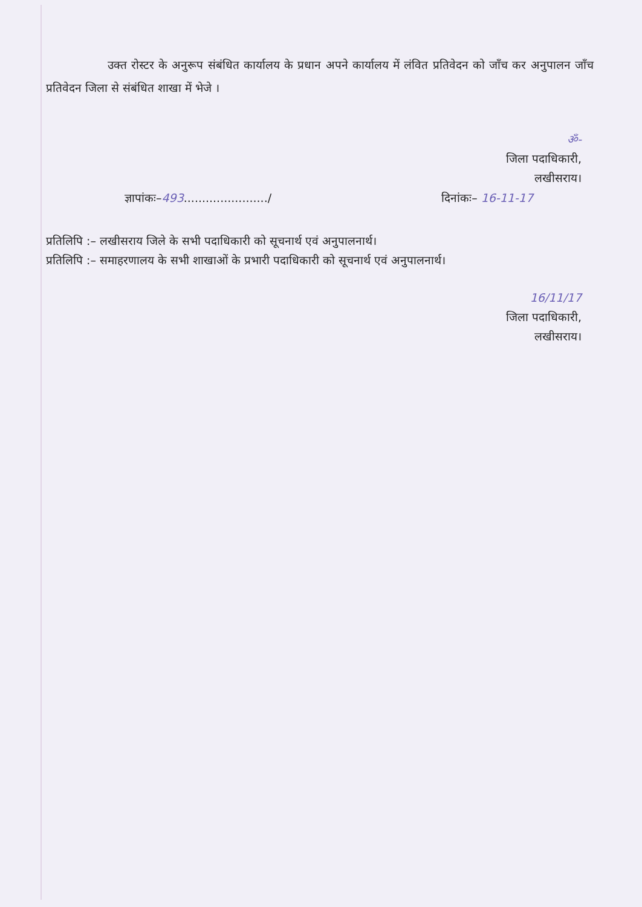उक्त रोस्टर के अनुरूप संबंधित कार्यालय के प्रधान अपने कार्यालय में लंवित प्रतिवेदन को जाँच कर अनुपालन जाँच प्रतिवेदन जिला से संबंधित शाखा में भेजे ।
ॐ-
जिला पदाधिकारी,
लखीसराय।
ज्ञापांकः–493......................./ दिनांकः– 16-11-17
प्रतिलिपि :– लखीसराय जिले के सभी पदाधिकारी को सूचनार्थ एवं अनुपालनार्थ।
प्रतिलिपि :– समाहरणालय के सभी शाखाओं के प्रभारी पदाधिकारी को सूचनार्थ एवं अनुपालनार्थ।
16/11/17
जिला पदाधिकारी,
लखीसराय।